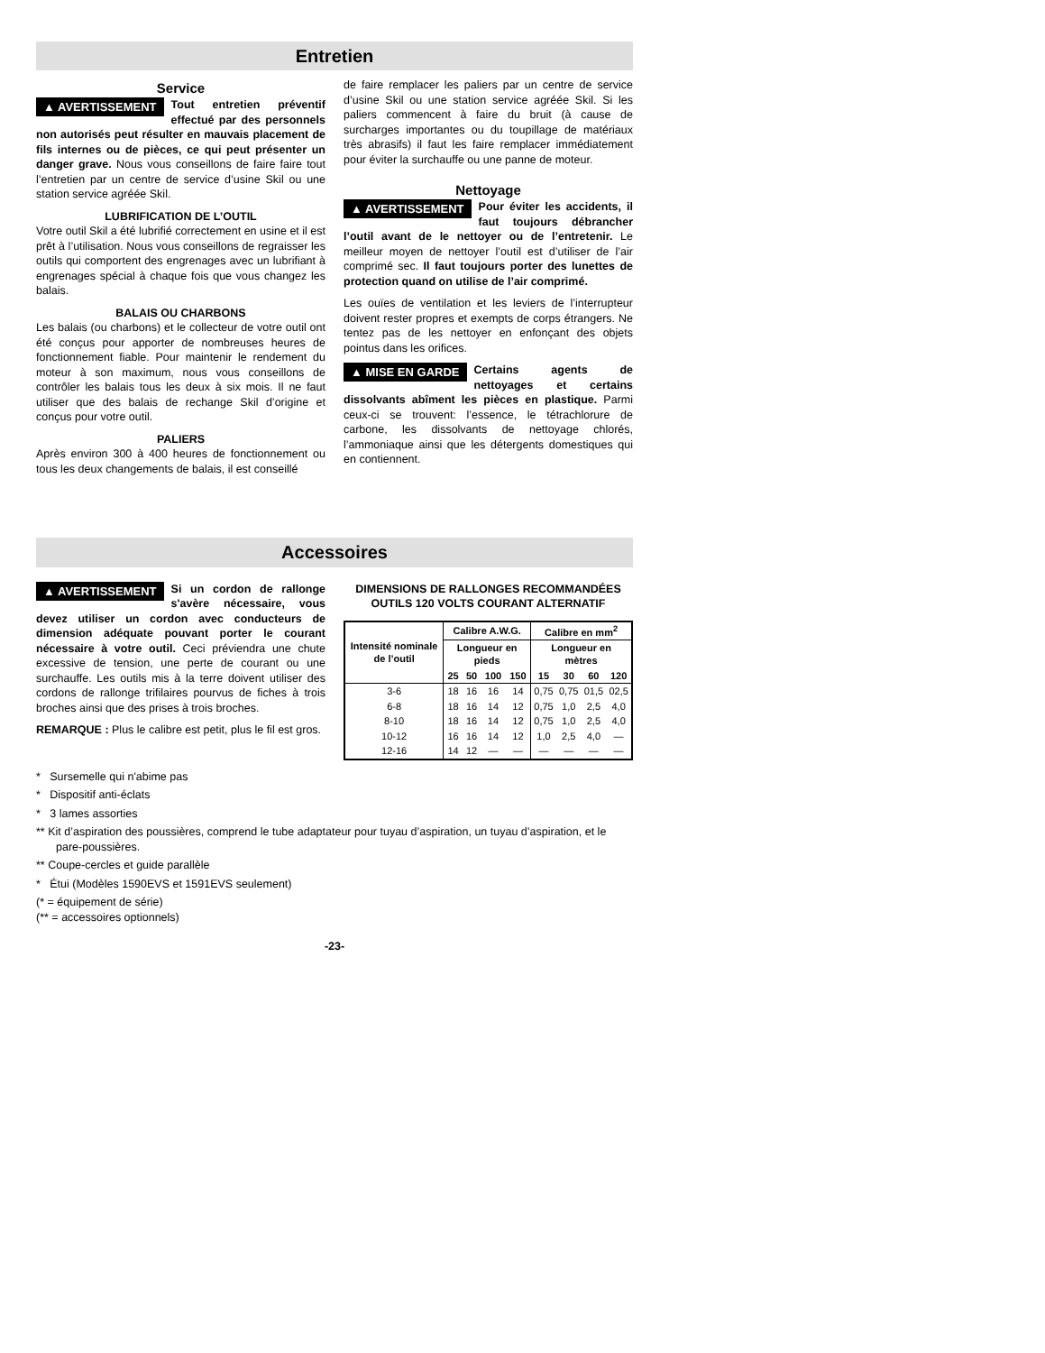Entretien
Service
▲ AVERTISSEMENT Tout entretien préventif effectué par des personnels non autorisés peut résulter en mauvais placement de fils internes ou de pièces, ce qui peut présenter un danger grave. Nous vous conseillons de faire faire tout l’entretien par un centre de service d’usine Skil ou une station service agréée Skil.
LUBRIFICATION DE L’OUTIL
Votre outil Skil a été lubrifié correctement en usine et il est prêt à l’utilisation. Nous vous conseillons de regraisser les outils qui comportent des engrenages avec un lubrifiant à engrenages spécial à chaque fois que vous changez les balais.
BALAIS OU CHARBONS
Les balais (ou charbons) et le collecteur de votre outil ont été conçus pour apporter de nombreuses heures de fonctionnement fiable. Pour maintenir le rendement du moteur à son maximum, nous vous conseillons de contrôler les balais tous les deux à six mois. Il ne faut utiliser que des balais de rechange Skil d’origine et conçus pour votre outil.
PALIERS
Après environ 300 à 400 heures de fonctionnement ou tous les deux changements de balais, il est conseillé
de faire remplacer les paliers par un centre de service d’usine Skil ou une station service agréée Skil. Si les paliers commencent à faire du bruit (à cause de surcharges importantes ou du toupillage de matériaux très abrasifs) il faut les faire remplacer immédiatement pour éviter la surchauffe ou une panne de moteur.
Nettoyage
▲ AVERTISSEMENT Pour éviter les accidents, il faut toujours débrancher l’outil avant de le nettoyer ou de l’entretenir. Le meilleur moyen de nettoyer l’outil est d’utiliser de l’air comprimé sec. Il faut toujours porter des lunettes de protection quand on utilise de l’air comprimé.
Les ouïes de ventilation et les leviers de l’interrupteur doivent rester propres et exempts de corps étrangers. Ne tentez pas de les nettoyer en enfonçant des objets pointus dans les orifices.
▲ MISE EN GARDE Certains agents de nettoyages et certains dissolvants abîment les pièces en plastique. Parmi ceux-ci se trouvent: l’essence, le tétrachlorure de carbone, les dissolvants de nettoyage chlorés, l’ammoniaque ainsi que les détergents domestiques qui en contiennent.
Accessoires
▲ AVERTISSEMENT Si un cordon de rallonge s'avère nécessaire, vous devez utiliser un cordon avec conducteurs de dimension adéquate pouvant porter le courant nécessaire à votre outil. Ceci préviendra une chute excessive de tension, une perte de courant ou une surchauffe. Les outils mis à la terre doivent utiliser des cordons de rallonge trifilaires pourvus de fiches à trois broches ainsi que des prises à trois broches.
REMARQUE : Plus le calibre est petit, plus le fil est gros.
DIMENSIONS DE RALLONGES RECOMMANDÉES
OUTILS 120 VOLTS COURANT ALTERNATIF
| Intensité nominale de l’outil | Calibre A.W.G. | | | | Calibre en mm<sup>2</sup> | | | |
| --- | --- | --- | --- | --- | --- | --- | --- | --- |
| | Longueur en pieds | | | | Longueur en mètres | | | |
| | 25 | 50 | 100 | 150 | 15 | 30 | 60 | 120 |
| 3-6 | 18 | 16 | 16 | 14 | 0,75 | 0,75 | 01,5 | 02,5 |
| 6-8 | 18 | 16 | 14 | 12 | 0,75 | 1,0 | 2,5 | 4,0 |
| 8-10 | 18 | 16 | 14 | 12 | 0,75 | 1,0 | 2,5 | 4,0 |
| 10-12 | 16 | 16 | 14 | 12 | 1,0 | 2,5 | 4,0 | — |
| 12-16 | 14 | 12 | — | — | — | — | — | — |
* Sursemelle qui n'abime pas
* Dispositif anti-éclats
* 3 lames assorties
** Kit d’aspiration des poussières, comprend le tube adaptateur pour tuyau d’aspiration, un tuyau d’aspiration, et le pare-poussières.
** Coupe-cercles et guide parallèle
* Étui (Modèles 1590EVS et 1591EVS seulement)
(* = équipement de série)
(** = accessoires optionnels)
-23-